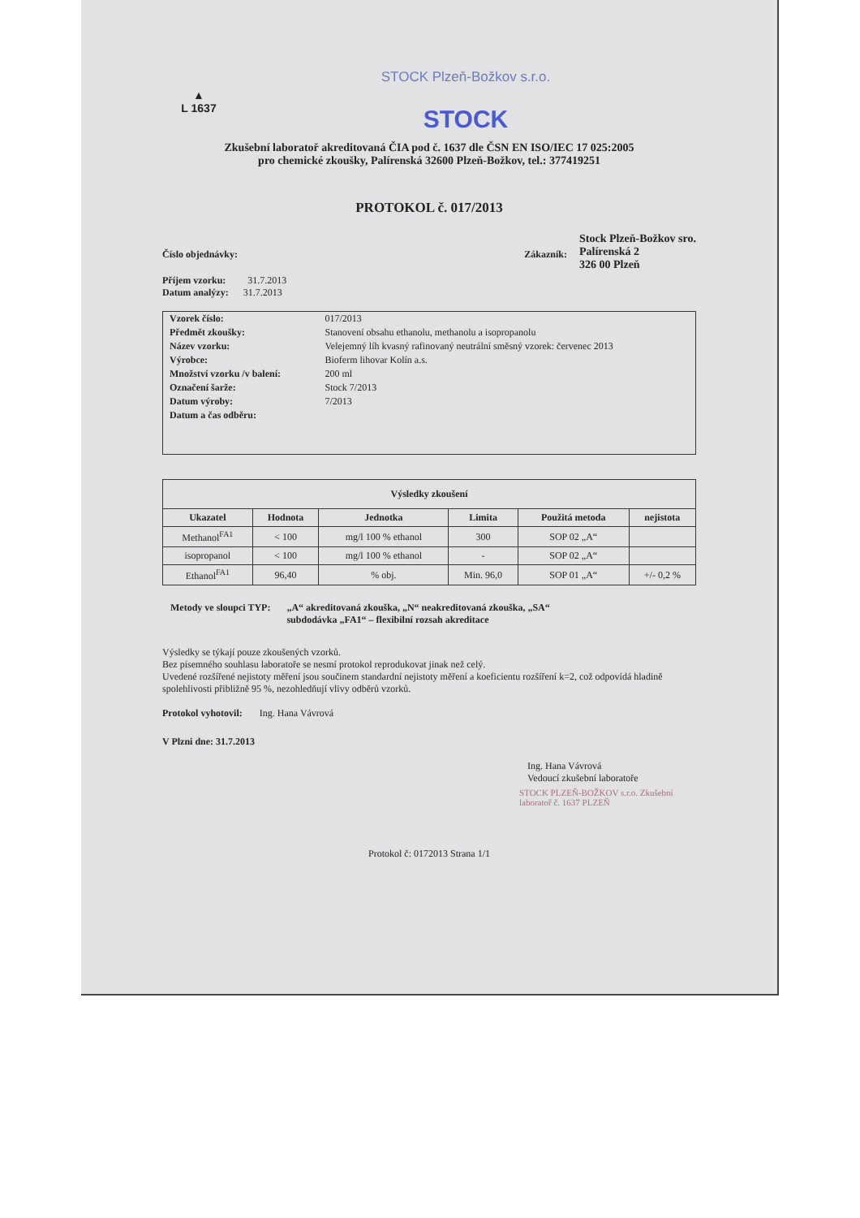▲
L 1637
STOCK Plzeň-Božkov s.r.o.
STOCK
Zkušební laboratoř akreditovaná ČIA pod č. 1637 dle ČSN EN ISO/IEC 17 025:2005
pro chemické zkoušky, Palírenská 32600 Plzeň-Božkov, tel.: 377419251
PROTOKOL č. 017/2013
Číslo objednávky: Zákazník:
Stock Plzeň-Božkov sro.
Palírenská 2
326 00 Plzeň
Příjem vzorku: 31.7.2013
Datum analýzy: 31.7.2013
| Vzorek číslo: | 017/2013 |
| Předmět zkoušky: | Stanovení obsahu ethanolu, methanolu a isopropanolu |
| Název vzorku: | Velejemný líh kvasný rafinovaný neutrální směsný vzorek: červenec 2013 |
| Výrobce: | Bioferm lihovar Kolín a.s. |
| Množství vzorku /v balení: | 200 ml |
| Označení šarže: | Stock 7/2013 |
| Datum výroby: | 7/2013 |
| Datum a čas odběru: | |
| Výsledky zkoušení | | | | | |
| --- | --- | --- | --- | --- | --- |
| Ukazatel | Hodnota | Jednotka | Limita | Použitá metoda | nejistota |
| Methanol<sup>FA1</sup> | < 100 | mg/l 100 % ethanol | 300 | SOP 02 „A“ | |
| isopropanol | < 100 | mg/l 100 % ethanol | - | SOP 02 „A“ | |
| Ethanol<sup>FA1</sup> | 96,40 | % obj. | Min. 96,0 | SOP 01 „A“ | +/- 0,2 % |
Metody ve sloupci TYP: „A“ akreditovaná zkouška, „N“ neakreditovaná zkouška, „SA“
subdodávka „FA1“ – flexibilní rozsah akreditace
Výsledky se týkají pouze zkoušených vzorků.
Bez písemného souhlasu laboratoře se nesmí protokol reprodukovat jinak než celý.
Uvedené rozšířené nejistoty měření jsou součinem standardní nejistoty měření a koeficientu rozšíření k=2, což odpovídá hladině spolehlivosti přibližně 95 %, nezohledňují vlivy odběrů vzorků.
Protokol vyhotovil: Ing. Hana Vávrová
V Plzni dne: 31.7.2013
Ing. Hana Vávrová
Vedoucí zkušební laboratoře
STOCK PLZEŇ-BOŽKOV s.r.o. Zkušební laboratoř č. 1637 PLZEŇ
Protokol č: 0172013 Strana 1/1